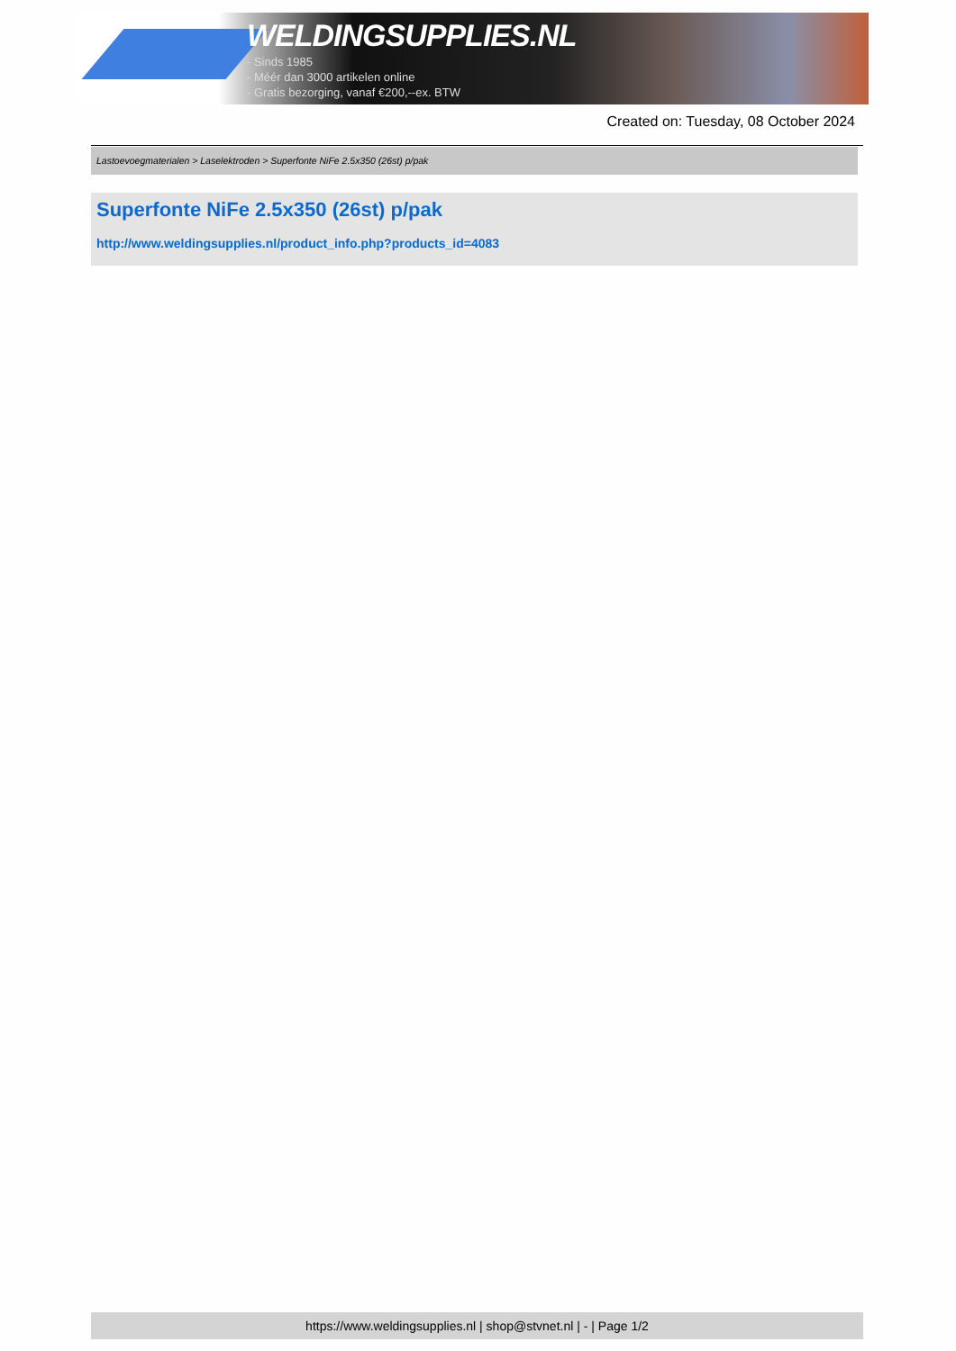WELDINGSUPPLIES.NL
- Sinds 1985
- Méér dan 3000 artikelen online
- Gratis bezorging, vanaf €200,--ex. BTW
Created on: Tuesday, 08 October 2024
Lastoevoegmaterialen > Laselektroden > Superfonte NiFe 2.5x350 (26st) p/pak
Superfonte NiFe 2.5x350 (26st) p/pak
http://www.weldingsupplies.nl/product_info.php?products_id=4083
https://www.weldingsupplies.nl | shop@stvnet.nl | - | Page 1/2